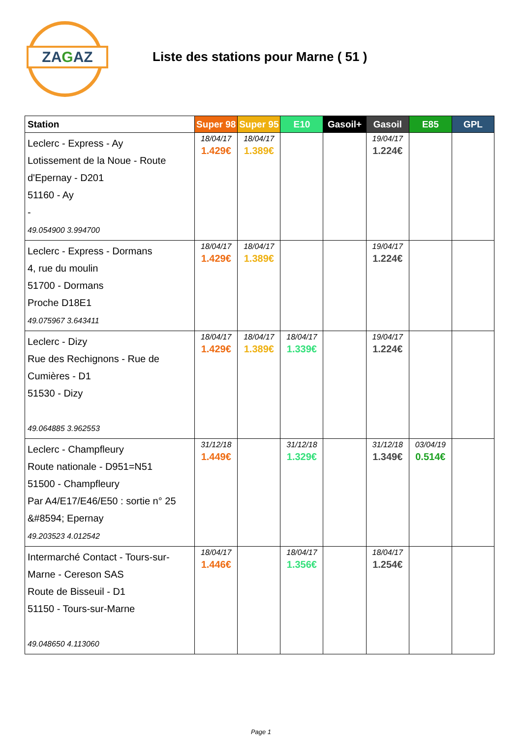ZAGAZ
Liste des stations pour Marne ( 51 )
| Station | Super 98 | Super 95 | E10 | Gasoil+ | Gasoil | E85 | GPL |
| --- | --- | --- | --- | --- | --- | --- | --- |
| Leclerc - Express - Ay Lotissement de la Noue - Route d'Epernay - D201 51160 - Ay - 49.054900 3.994700 | 18/04/17 1.429€ | 18/04/17 1.389€ | | | 19/04/17 1.224€ | | |
| Leclerc - Express - Dormans 4, rue du moulin 51700 - Dormans Proche D18E1 49.075967 3.643411 | 18/04/17 1.429€ | 18/04/17 1.389€ | | | 19/04/17 1.224€ | | |
| Leclerc - Dizy Rue des Rechignons - Rue de Cumières - D1 51530 - Dizy 49.064885 3.962553 | 18/04/17 1.429€ | 18/04/17 1.389€ | 18/04/17 1.339€ | | 19/04/17 1.224€ | | |
| Leclerc - Champfleury Route nationale - D951=N51 51500 - Champfleury Par A4/E17/E46/E50 : sortie n° 25 &#8594; Epernay 49.203523 4.012542 | 31/12/18 1.449€ | | 31/12/18 1.329€ | | 31/12/18 1.349€ | 03/04/19 0.514€ | |
| Intermarché Contact - Tours-sur-Marne - Cereson SAS Route de Bisseuil - D1 51150 - Tours-sur-Marne 49.048650 4.113060 | 18/04/17 1.446€ | | 18/04/17 1.356€ | | 18/04/17 1.254€ | | |
Page 1